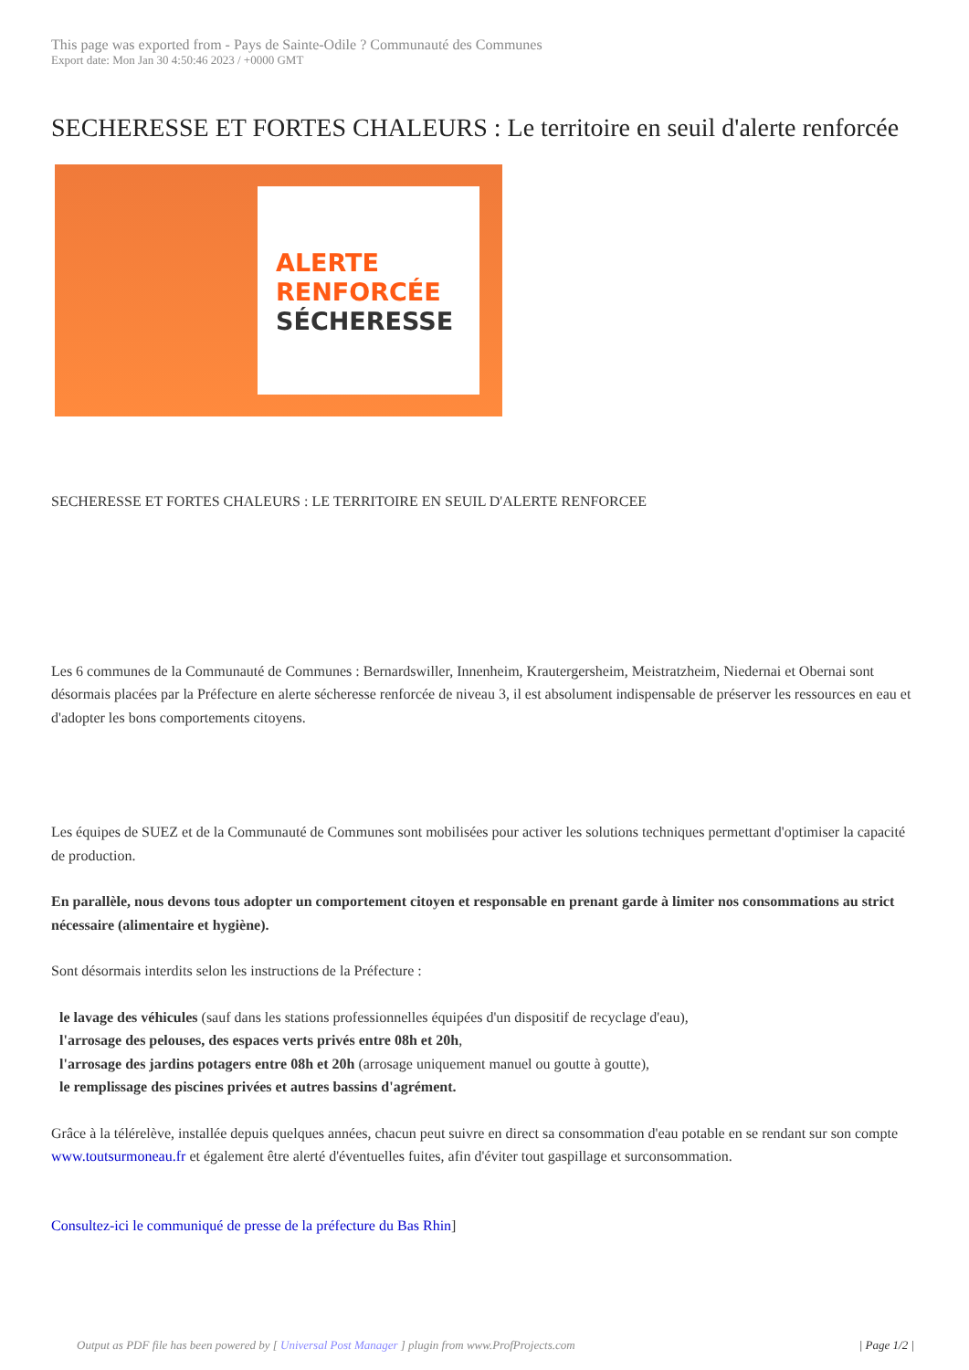This page was exported from - Pays de Sainte-Odile ? Communauté des Communes
Export date: Mon Jan 30 4:50:46 2023 / +0000 GMT
SECHERESSE ET FORTES CHALEURS : Le territoire en seuil d'alerte renforcée
ALERTE
RENFORCÉE
SÉCHERESSE
SECHERESSE ET FORTES CHALEURS : LE TERRITOIRE EN SEUIL D'ALERTE RENFORCEE
Les 6 communes de la Communauté de Communes : Bernardswiller, Innenheim, Krautergersheim, Meistratzheim, Niedernai et Obernai sont désormais placées par la Préfecture en alerte sécheresse renforcée de niveau 3, il est absolument indispensable de préserver les ressources en eau et d'adopter les bons comportements citoyens.
Les équipes de SUEZ et de la Communauté de Communes sont mobilisées pour activer les solutions techniques permettant d'optimiser la capacité de production.
En parallèle, nous devons tous adopter un comportement citoyen et responsable en prenant garde à limiter nos consommations au strict nécessaire (alimentaire et hygiène).
Sont désormais interdits selon les instructions de la Préfecture :
le lavage des véhicules (sauf dans les stations professionnelles équipées d'un dispositif de recyclage d'eau),
l'arrosage des pelouses, des espaces verts privés entre 08h et 20h,
l'arrosage des jardins potagers entre 08h et 20h (arrosage uniquement manuel ou goutte à goutte),
le remplissage des piscines privées et autres bassins d'agrément.
Grâce à la télérelève, installée depuis quelques années, chacun peut suivre en direct sa consommation d'eau potable en se rendant sur son compte www.toutsurmoneau.fr et également être alerté d'éventuelles fuites, afin d'éviter tout gaspillage et surconsommation.
Consultez-ici le communiqué de presse de la préfecture du Bas Rhin]
Output as PDF file has been powered by [ Universal Post Manager ] plugin from www.ProfProjects.com | Page 1/2 |